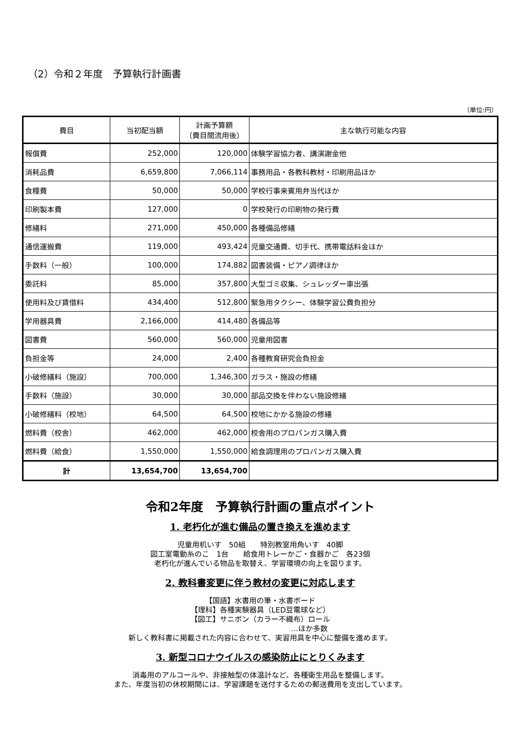（2）令和２年度　予算執行計画書
（単位:円）
| 費目 | 当初配当額 | 計画予算額 （費目間流用後） | 主な執行可能な内容 |
| --- | --- | --- | --- |
| 報償費 | 252,000 | 120,000 | 体験学習協力者、講演謝金他 |
| 消耗品費 | 6,659,800 | 7,066,114 | 事務用品・各教科教材・印刷用品ほか |
| 食糧費 | 50,000 | 50,000 | 学校行事来賓用弁当代ほか |
| 印刷製本費 | 127,000 | 0 | 学校発行の印刷物の発行費 |
| 修繕料 | 271,000 | 450,000 | 各種備品修繕 |
| 通信運搬費 | 119,000 | 493,424 | 児童交通費、切手代、携帯電話料金ほか |
| 手数料（一般） | 100,000 | 174,882 | 図書装備・ピアノ調律ほか |
| 委託料 | 85,000 | 357,800 | 大型ゴミ収集、シュレッダー車出張 |
| 使用料及び賃借料 | 434,400 | 512,800 | 緊急用タクシー、体験学習公費負担分 |
| 学用器具費 | 2,166,000 | 414,480 | 各備品等 |
| 図書費 | 560,000 | 560,000 | 児童用図書 |
| 負担金等 | 24,000 | 2,400 | 各種教育研究会負担金 |
| 小破修繕料（施設） | 700,000 | 1,346,300 | ガラス・施設の修繕 |
| 手数料（施設） | 30,000 | 30,000 | 部品交換を伴わない施設修繕 |
| 小破修繕料（校地） | 64,500 | 64,500 | 校地にかかる施設の修繕 |
| 燃料費（校舎） | 462,000 | 462,000 | 校舎用のプロパンガス購入費 |
| 燃料費（給食） | 1,550,000 | 1,550,000 | 給食調理用のプロパンガス購入費 |
| 計 | 13,654,700 | 13,654,700 | |
令和2年度　予算執行計画の重点ポイント
1. 老朽化が進む備品の置き換えを進めます
児童用机いす　50組　　特別教室用角いす　40脚
図工室電動糸のこ　1台　　給食用トレーかご・食器かご　各23個
老朽化が進んでいる物品を取替え、学習環境の向上を図ります。
2. 教科書変更に伴う教材の変更に対応します
【国語】水書用の筆・水書ボード
【理科】各種実験器具（LED豆電球など）
【図工】サニボン（カラー不織布）ロール
…ほか多数
新しく教科書に掲載された内容に合わせて、実習用具を中心に整備を進めます。
3. 新型コロナウイルスの感染防止にとりくみます
消毒用のアルコールや、非接触型の体温計など、各種衛生用品を整備します。
また、年度当初の休校期間には、学習課題を送付するための郵送費用を支出しています。